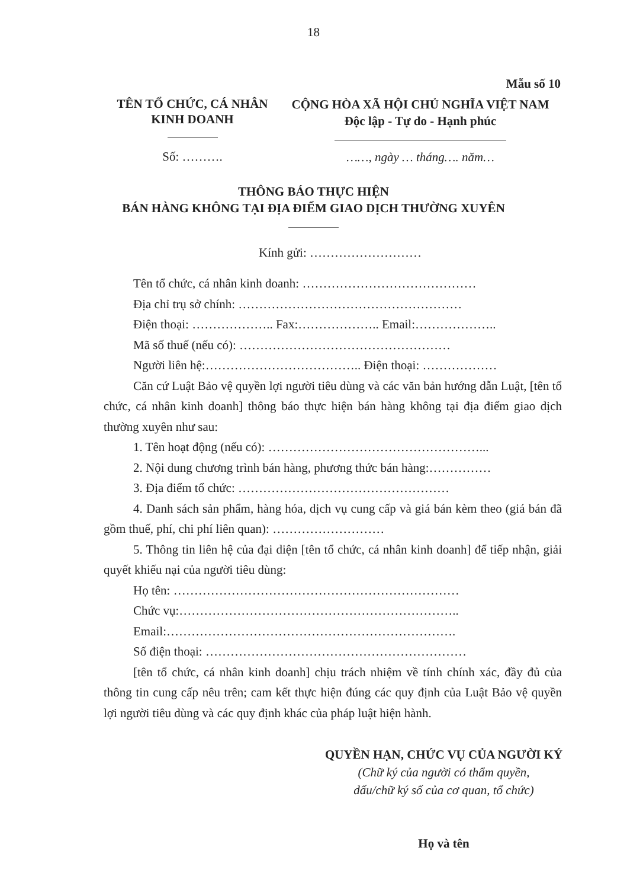18
Mẫu số 10
TÊN TỔ CHỨC, CÁ NHÂN
KINH DOANH
CỘNG HÒA XÃ HỘI CHỦ NGHĨA VIỆT NAM
Độc lập - Tự do - Hạnh phúc
Số: ……….
……, ngày … tháng…. năm…
THÔNG BÁO THỰC HIỆN
BÁN HÀNG KHÔNG TẠI ĐỊA ĐIỂM GIAO DỊCH THƯỜNG XUYÊN
Kính gửi: ………………………
Tên tổ chức, cá nhân kinh doanh: ……………………………………
Địa chỉ trụ sở chính: ………………………………………………
Điện thoại: ……………….. Fax:……………….. Email:………………..
Mã số thuế (nếu có): ……………………………………………
Người liên hệ:……………………………….. Điện thoại: ………………
Căn cứ Luật Bảo vệ quyền lợi người tiêu dùng và các văn bản hướng dẫn Luật, [tên tổ chức, cá nhân kinh doanh] thông báo thực hiện bán hàng không tại địa điểm giao dịch thường xuyên như sau:
1. Tên hoạt động (nếu có): ……………………………………………...
2. Nội dung chương trình bán hàng, phương thức bán hàng:……………
3. Địa điểm tổ chức: ……………………………………………
4. Danh sách sản phẩm, hàng hóa, dịch vụ cung cấp và giá bán kèm theo (giá bán đã gồm thuế, phí, chi phí liên quan): ………………………
5. Thông tin liên hệ của đại diện [tên tổ chức, cá nhân kinh doanh] để tiếp nhận, giải quyết khiếu nại của người tiêu dùng:
Họ tên: ……………………………………………………………
Chức vụ:…………………………………………………………..
Email:…………………………………………………………….
Số điện thoại: ………………………………………………………
[tên tổ chức, cá nhân kinh doanh] chịu trách nhiệm về tính chính xác, đầy đủ của thông tin cung cấp nêu trên; cam kết thực hiện đúng các quy định của Luật Bảo vệ quyền lợi người tiêu dùng và các quy định khác của pháp luật hiện hành.
QUYỀN HẠN, CHỨC VỤ CỦA NGƯỜI KÝ
(Chữ ký của người có thẩm quyền,
dấu/chữ ký số của cơ quan, tổ chức)
Họ và tên